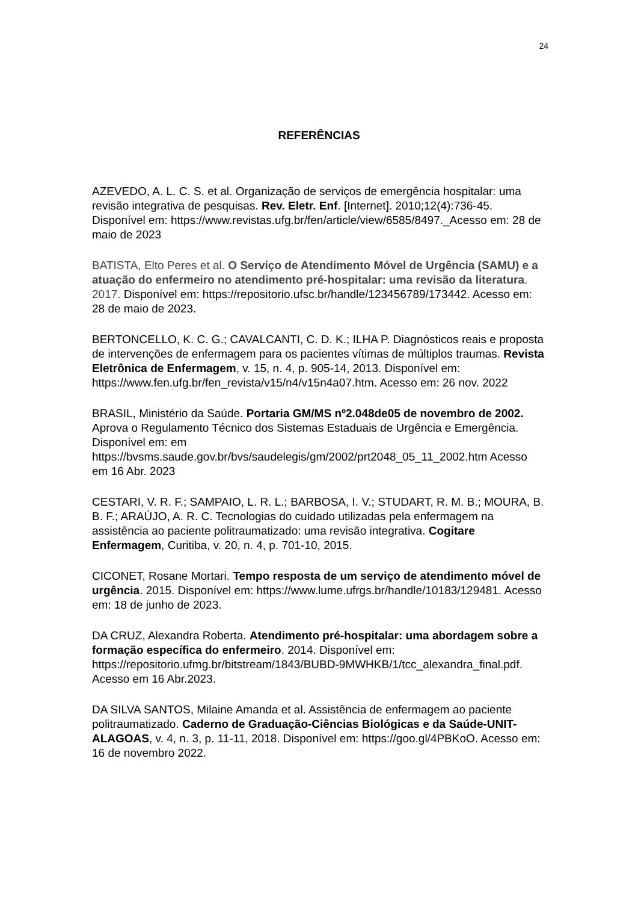24
REFERÊNCIAS
AZEVEDO, A. L. C. S. et al. Organização de serviços de emergência hospitalar: uma revisão integrativa de pesquisas. Rev. Eletr. Enf. [Internet]. 2010;12(4):736-45. Disponível em: https://www.revistas.ufg.br/fen/article/view/6585/8497._Acesso em: 28 de maio de 2023
BATISTA, Elto Peres et al. O Serviço de Atendimento Móvel de Urgência (SAMU) e a atuação do enfermeiro no atendimento pré-hospitalar: uma revisão da literatura. 2017. Disponível em: https://repositorio.ufsc.br/handle/123456789/173442. Acesso em: 28 de maio de 2023.
BERTONCELLO, K. C. G.; CAVALCANTI, C. D. K.; ILHA P. Diagnósticos reais e proposta de intervenções de enfermagem para os pacientes vítimas de múltiplos traumas. Revista Eletrônica de Enfermagem, v. 15, n. 4, p. 905-14, 2013. Disponível em: https://www.fen.ufg.br/fen_revista/v15/n4/v15n4a07.htm. Acesso em: 26 nov. 2022
BRASIL, Ministério da Saúde. Portaria GM/MS nº2.048de05 de novembro de 2002. Aprova o Regulamento Técnico dos Sistemas Estaduais de Urgência e Emergência. Disponível em: em https://bvsms.saude.gov.br/bvs/saudelegis/gm/2002/prt2048_05_11_2002.htm Acesso em 16 Abr. 2023
CESTARI, V. R. F.; SAMPAIO, L. R. L.; BARBOSA, I. V.; STUDART, R. M. B.; MOURA, B. B. F.; ARAÚJO, A. R. C. Tecnologias do cuidado utilizadas pela enfermagem na assistência ao paciente politraumatizado: uma revisão integrativa. Cogitare Enfermagem, Curitiba, v. 20, n. 4, p. 701-10, 2015.
CICONET, Rosane Mortari. Tempo resposta de um serviço de atendimento móvel de urgência. 2015. Disponível em: https://www.lume.ufrgs.br/handle/10183/129481. Acesso em: 18 de junho de 2023.
DA CRUZ, Alexandra Roberta. Atendimento pré-hospitalar: uma abordagem sobre a formação específica do enfermeiro. 2014. Disponível em: https://repositorio.ufmg.br/bitstream/1843/BUBD-9MWHKB/1/tcc_alexandra_final.pdf. Acesso em 16 Abr.2023.
DA SILVA SANTOS, Milaine Amanda et al. Assistência de enfermagem ao paciente politraumatizado. Caderno de Graduação-Ciências Biológicas e da Saúde-UNIT-ALAGOAS, v. 4, n. 3, p. 11-11, 2018. Disponível em: https://goo.gl/4PBKoO. Acesso em: 16 de novembro 2022.